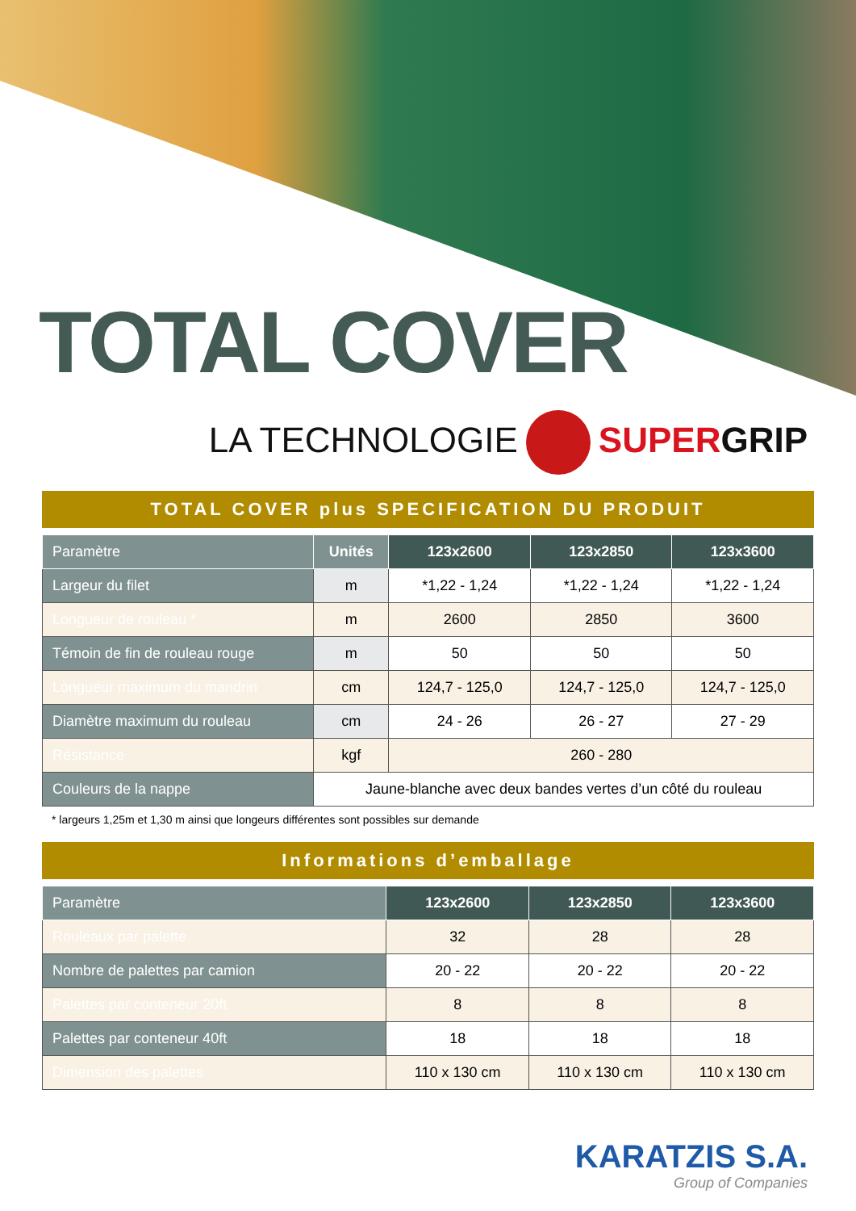TOTAL COVER
LA TECHNOLOGIE SUPER GRIP
TOTAL COVER plus SPECIFICATION DU PRODUIT
| Paramètre | Unités | 123x2600 | 123x2850 | 123x3600 |
| --- | --- | --- | --- | --- |
| Largeur du filet | m | *1,22 - 1,24 | *1,22 - 1,24 | *1,22 - 1,24 |
| Longueur de rouleau * | m | 2600 | 2850 | 3600 |
| Témoin de fin de rouleau rouge | m | 50 | 50 | 50 |
| Longueur maximum du mandrin | cm | 124,7 - 125,0 | 124,7 - 125,0 | 124,7 - 125,0 |
| Diamètre maximum du rouleau | cm | 24 - 26 | 26 - 27 | 27 - 29 |
| Résistance | kgf | 260 - 280 | | |
| Couleurs de la nappe | Jaune-blanche avec deux bandes vertes d’un côté du rouleau | | | |
* largeurs 1,25m et 1,30 m ainsi que longeurs différentes sont possibles sur demande
Informations d’emballage
| Paramètre | 123x2600 | 123x2850 | 123x3600 |
| --- | --- | --- | --- |
| Rouleaux par palette | 32 | 28 | 28 |
| Nombre de palettes par camion | 20 - 22 | 20 - 22 | 20 - 22 |
| Palettes par conteneur 20ft | 8 | 8 | 8 |
| Palettes par conteneur 40ft | 18 | 18 | 18 |
| Dimension des palettes | 110 x 130 cm | 110 x 130 cm | 110 x 130 cm |
KARATZIS S.A.
Group of Companies